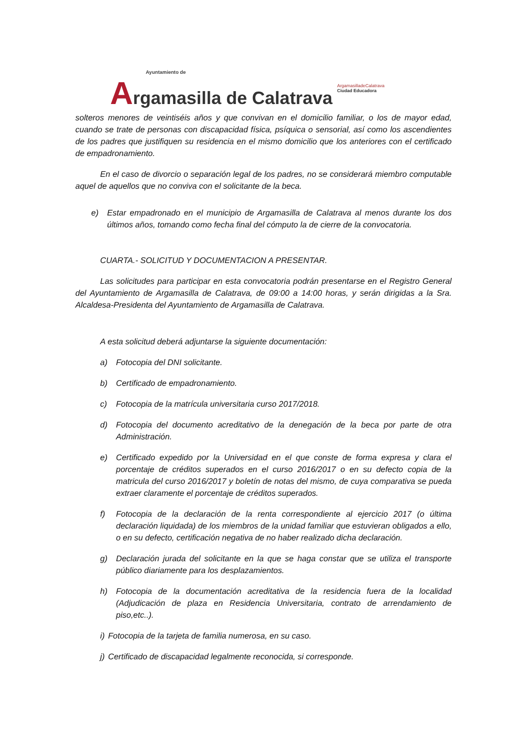Ayuntamiento de
Argamasilla de Calatrava
ArgamasilladeCalatrava
Ciudad Educadora
solteros menores de veintiséis años y que convivan en el domicilio familiar, o los de mayor edad, cuando se trate de personas con discapacidad física, psíquica o sensorial, así como los ascendientes de los padres que justifiquen su residencia en el mismo domicilio que los anteriores con el certificado de empadronamiento.
En el caso de divorcio o separación legal de los padres, no se considerará miembro computable aquel de aquellos que no conviva con el solicitante de la beca.
e) Estar empadronado en el municipio de Argamasilla de Calatrava al menos durante los dos últimos años, tomando como fecha final del cómputo la de cierre de la convocatoria.
CUARTA.- SOLICITUD Y DOCUMENTACION A PRESENTAR.
Las solicitudes para participar en esta convocatoria podrán presentarse en el Registro General del Ayuntamiento de Argamasilla de Calatrava, de 09:00 a 14:00 horas, y serán dirigidas a la Sra. Alcaldesa-Presidenta del Ayuntamiento de Argamasilla de Calatrava.
A esta solicitud deberá adjuntarse la siguiente documentación:
a) Fotocopia del DNI solicitante.
b) Certificado de empadronamiento.
c) Fotocopia de la matrícula universitaria curso 2017/2018.
d) Fotocopia del documento acreditativo de la denegación de la beca por parte de otra Administración.
e) Certificado expedido por la Universidad en el que conste de forma expresa y clara el porcentaje de créditos superados en el curso 2016/2017 o en su defecto copia de la matricula del curso 2016/2017 y boletín de notas del mismo, de cuya comparativa se pueda extraer claramente el porcentaje de créditos superados.
f) Fotocopia de la declaración de la renta correspondiente al ejercicio 2017 (o última declaración liquidada) de los miembros de la unidad familiar que estuvieran obligados a ello, o en su defecto, certificación negativa de no haber realizado dicha declaración.
g) Declaración jurada del solicitante en la que se haga constar que se utiliza el transporte público diariamente para los desplazamientos.
h) Fotocopia de la documentación acreditativa de la residencia fuera de la localidad (Adjudicación de plaza en Residencia Universitaria, contrato de arrendamiento de piso,etc..).
i) Fotocopia de la tarjeta de familia numerosa, en su caso.
j) Certificado de discapacidad legalmente reconocida, si corresponde.